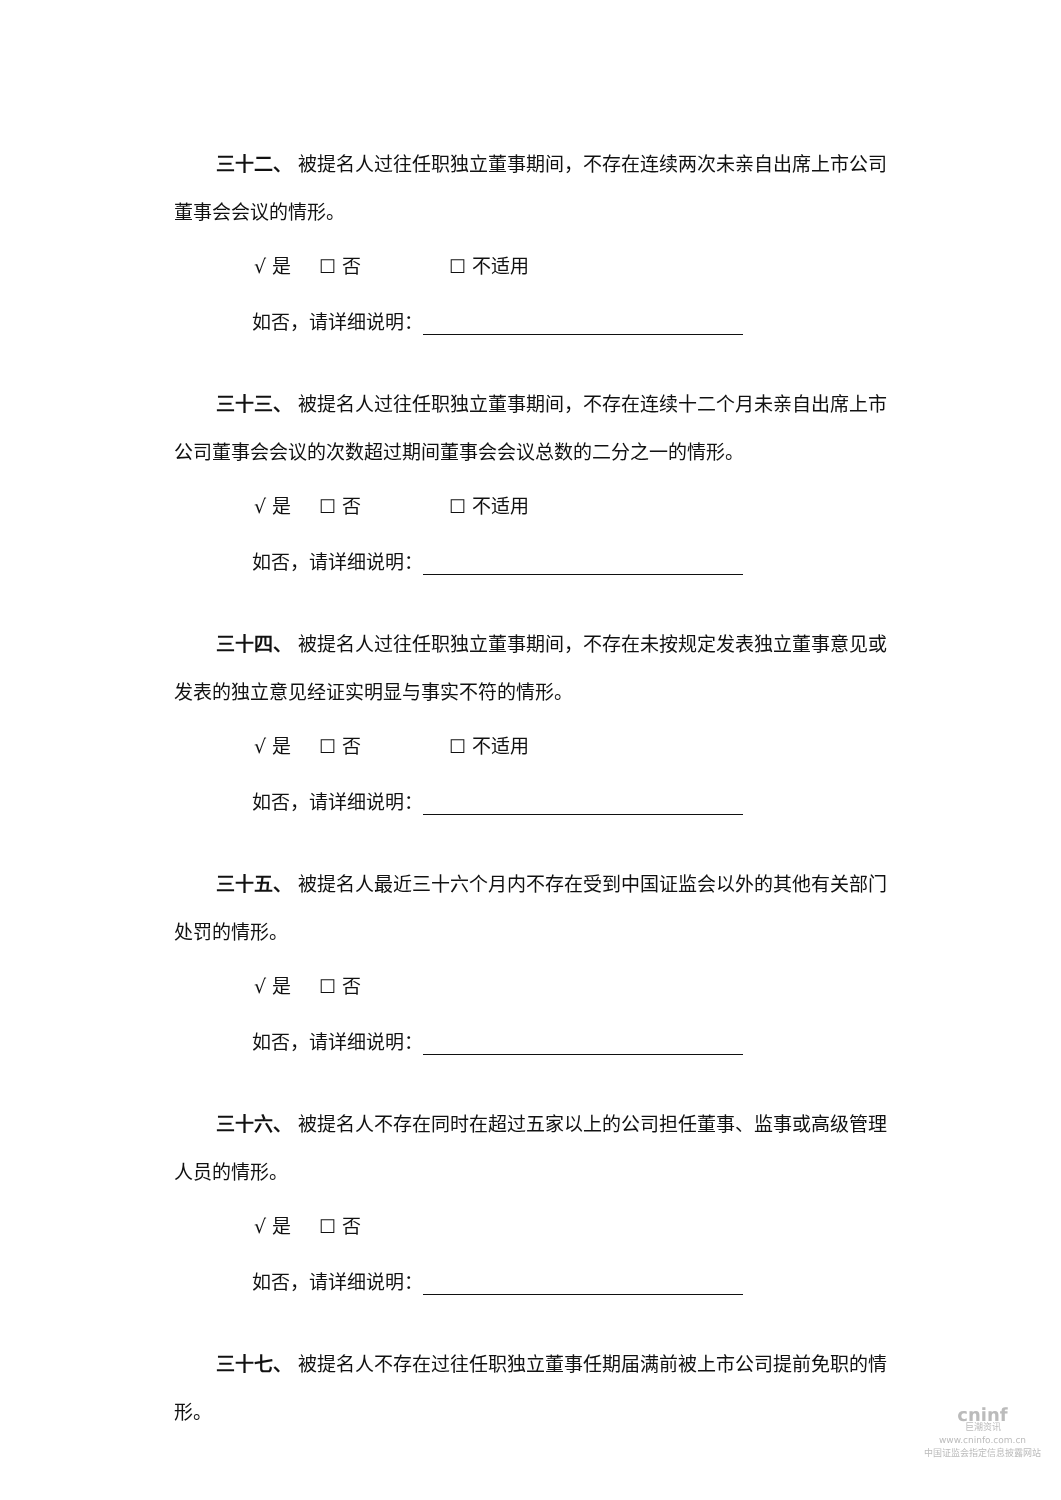三十二、 被提名人过往任职独立董事期间，不存在连续两次未亲自出席上市公司董事会会议的情形。
√ 是 ☐ 否 ☐ 不适用
如否，请详细说明：
三十三、 被提名人过往任职独立董事期间，不存在连续十二个月未亲自出席上市公司董事会会议的次数超过期间董事会会议总数的二分之一的情形。
√ 是 ☐ 否 ☐ 不适用
如否，请详细说明：
三十四、 被提名人过往任职独立董事期间，不存在未按规定发表独立董事意见或发表的独立意见经证实明显与事实不符的情形。
√ 是 ☐ 否 ☐ 不适用
如否，请详细说明：
三十五、 被提名人最近三十六个月内不存在受到中国证监会以外的其他有关部门处罚的情形。
√ 是 ☐ 否
如否，请详细说明：
三十六、 被提名人不存在同时在超过五家以上的公司担任董事、监事或高级管理人员的情形。
√ 是 ☐ 否
如否，请详细说明：
三十七、 被提名人不存在过往任职独立董事任期届满前被上市公司提前免职的情形。
cninf
巨潮资讯
www.cninfo.com.cn
中国证监会指定信息披露网站